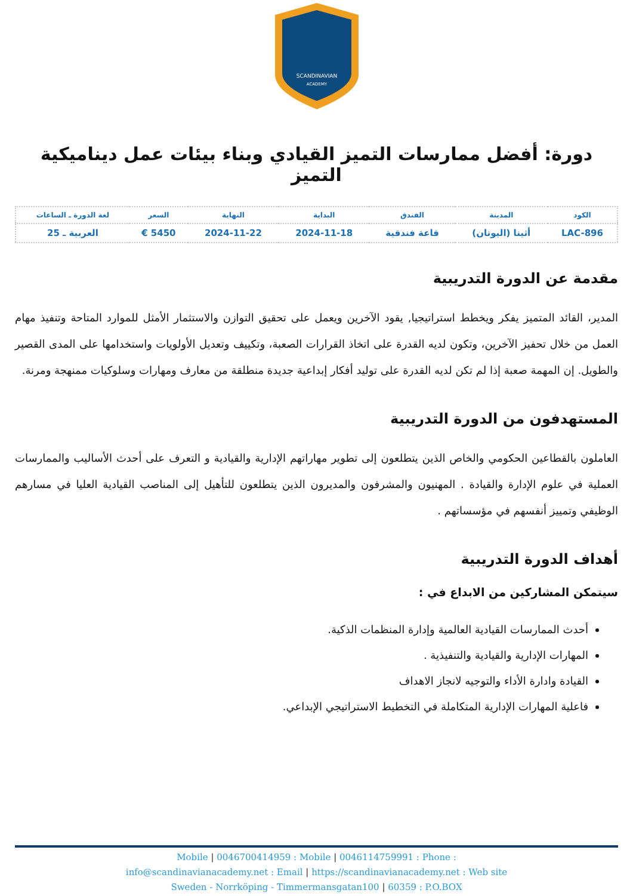SCANDINAVIAN
ACADEMY
دورة: أفضل ممارسات التميز القيادي وبناء بيئات عمل ديناميكية التميز
| الكود | المدينة | الفندق | البداية | النهاية | السعر | لغة الدورة ـ الساعات |
| --- | --- | --- | --- | --- | --- | --- |
| LAC-896 | أثينا (اليونان) | قاعة فندقية | 2024-11-18 | 2024-11-22 | 5450 € | العربية ـ 25 |
مقدمة عن الدورة التدريبية
المدير، القائد المتميز يفكر ويخطط استراتيجيا, يقود الآخرين ويعمل على تحقيق التوازن والاستثمار الأمثل للموارد المتاحة وتنفيذ مهام العمل من خلال تحفيز الآخرين، وتكون لديه القدرة على اتخاذ القرارات الصعبة، وتكييف وتعديل الأولويات واستخدامها على المدى القصير والطويل. إن المهمة صعبة إذا لم تكن لديه القدرة على توليد أفكار إبداعية جديدة منطلقة من معارف ومهارات وسلوكيات ممنهجة ومرنة.
المستهدفون من الدورة التدريبية
العاملون بالقطاعين الحكومي والخاص الذين يتطلعون إلى تطوير مهاراتهم الإدارية والقيادية و التعرف على أحدث الأساليب والممارسات العملية في علوم الإدارة والقيادة . المهنيون والمشرفون والمديرون الذين يتطلعون للتأهيل إلى المناصب القيادية العليا في مسارهم الوظيفي وتمييز أنفسهم في مؤسساتهم .
أهداف الدورة التدريبية
سيتمكن المشاركين من الابداع في :
أحدث الممارسات القيادية العالمية وإدارة المنظمات الذكية.
المهارات الإدارية والقيادية والتنفيذية .
القيادة وادارة الأداء والتوجيه لانجاز الاهداف
فاعلية المهارات الإدارية المتكاملة في التخطيط الاستراتيجي الإبداعي.
Mobile | 0046700414959 : Mobile | 0046114759991 : Phone :
info@scandinavianacademy.net : Email | https://scandinavianacademy.net : Web site
Sweden - Norrköping - Timmermansgatan100 | 60359 : P.O.BOX